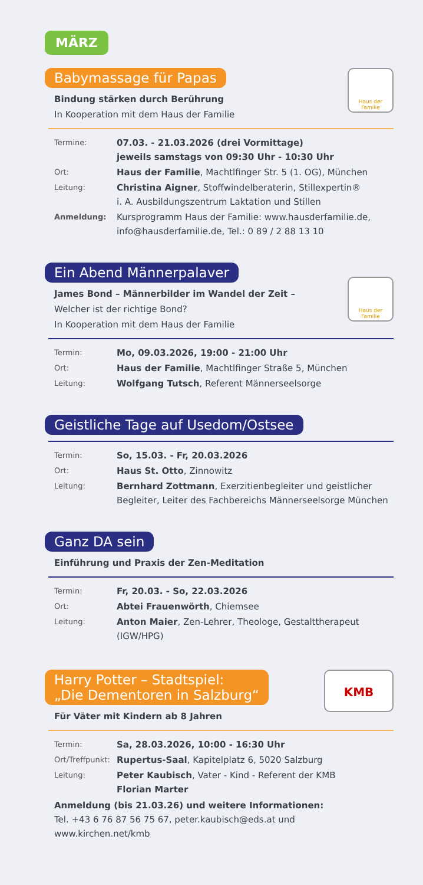MÄRZ
Haus der Familie
Babymassage für Papas
Bindung stärken durch Berührung
In Kooperation mit dem Haus der Familie
| Termine: | 07.03. - 21.03.2026 (drei Vormittage) jeweils samstags von 09:30 Uhr - 10:30 Uhr |
| Ort: | Haus der Familie , Machtlfinger Str. 5 (1. OG), München |
| Leitung: | Christina Aigner , Stoffwindelberaterin, Stillexpertin® i. A. Ausbildungszentrum Laktation und Stillen |
| Anmeldung: | Kursprogramm Haus der Familie: www.hausderfamilie.de, info@hausderfamilie.de, Tel.: 0 89 / 2 88 13 10 |
Haus der Familie
Ein Abend Männerpalaver
James Bond – Männerbilder im Wandel der Zeit –
Welcher ist der richtige Bond?
In Kooperation mit dem Haus der Familie
| Termin: | Mo, 09.03.2026, 19:00 - 21:00 Uhr |
| Ort: | Haus der Familie , Machtlfinger Straße 5, München |
| Leitung: | Wolfgang Tutsch , Referent Männerseelsorge |
Geistliche Tage auf Usedom/Ostsee
| Termin: | So, 15.03. - Fr, 20.03.2026 |
| Ort: | Haus St. Otto , Zinnowitz |
| Leitung: | Bernhard Zottmann , Exerzitienbegleiter und geistlicher Begleiter, Leiter des Fachbereichs Männerseelsorge München |
Ganz DA sein
Einführung und Praxis der Zen-Meditation
| Termin: | Fr, 20.03. - So, 22.03.2026 |
| Ort: | Abtei Frauenwörth , Chiemsee |
| Leitung: | Anton Maier , Zen-Lehrer, Theologe, Gestalttherapeut (IGW/HPG) |
KMB
Harry Potter – Stadtspiel:
„Die Dementoren in Salzburg“
Für Väter mit Kindern ab 8 Jahren
| Termin: | Sa, 28.03.2026, 10:00 - 16:30 Uhr |
| Ort/Treffpunkt: | Rupertus-Saal , Kapitelplatz 6, 5020 Salzburg |
| Leitung: | Peter Kaubisch , Vater - Kind - Referent der KMB Florian Marter |
Anmeldung (bis 21.03.26) und weitere Informationen:
Tel. +43 6 76 87 56 75 67, peter.kaubisch@eds.at und www.kirchen.net/kmb